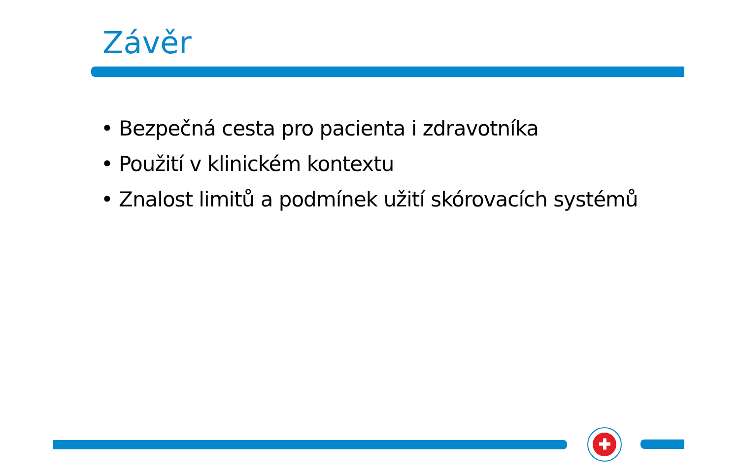Závěr
• Bezpečná cesta pro pacienta i zdravotníka
• Použití v klinickém kontextu
• Znalost limitů a podmínek užití skórovacích systémů
✚